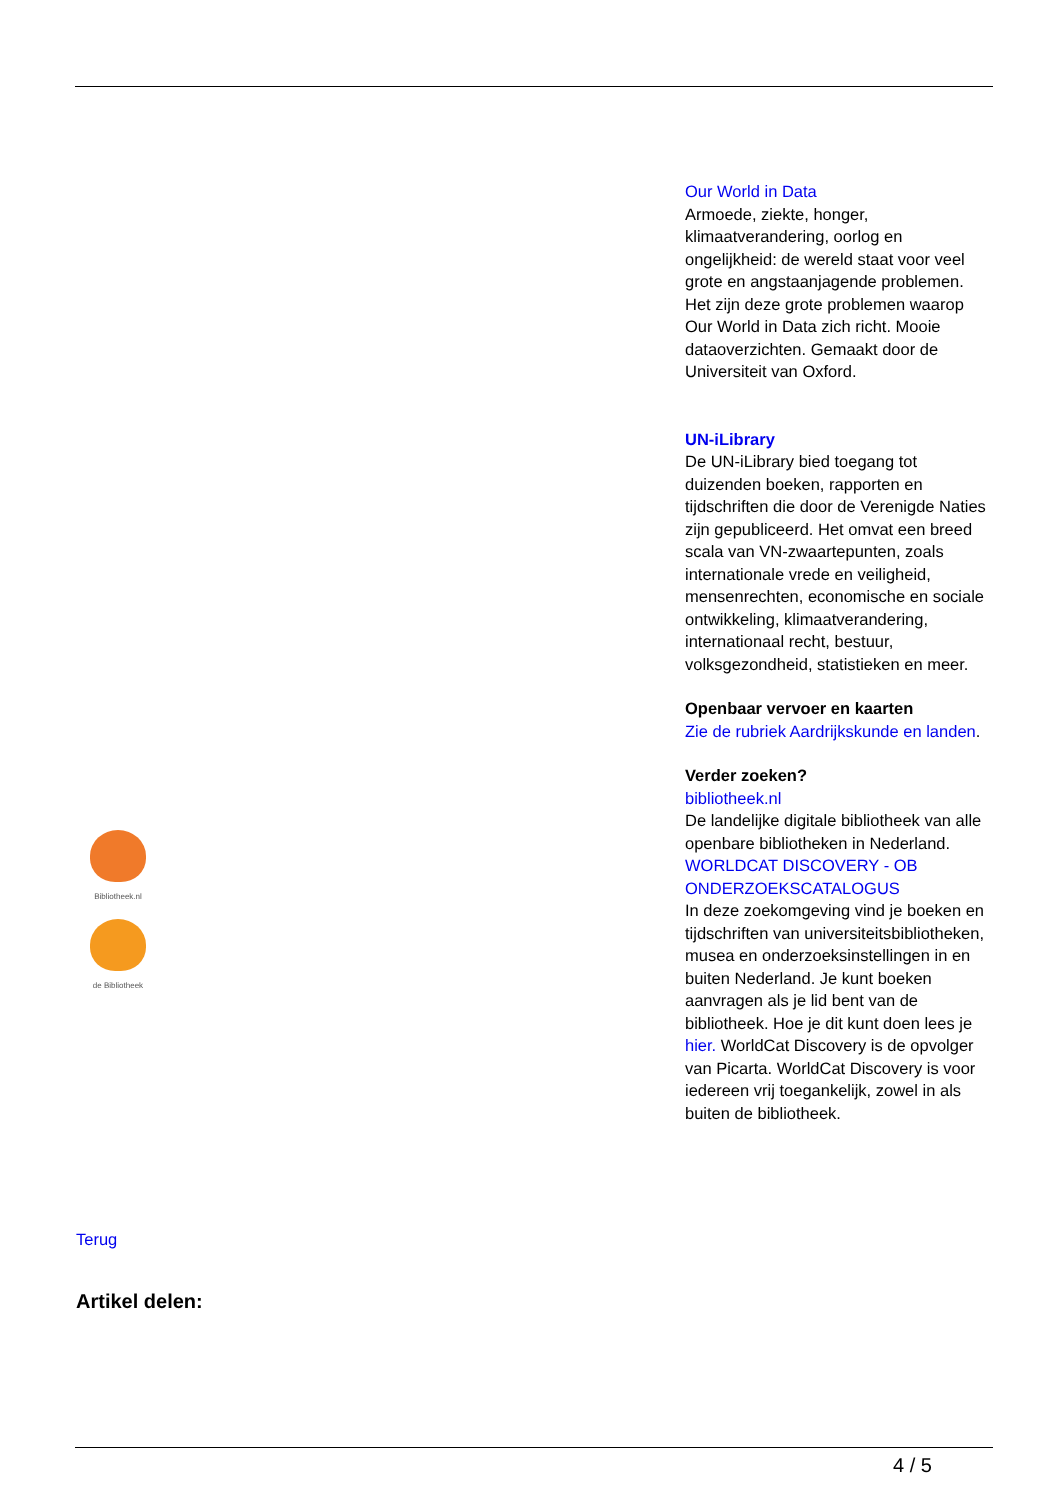Bibliotheek.nl
de Bibliotheek
Our World in Data
Armoede, ziekte, honger, klimaatverandering, oorlog en ongelijkheid: de wereld staat voor veel grote en angstaanjagende problemen. Het zijn deze grote problemen waarop Our World in Data zich richt. Mooie dataoverzichten. Gemaakt door de Universiteit van Oxford.
UN-iLibrary
De UN-iLibrary bied toegang tot duizenden boeken, rapporten en tijdschriften die door de Verenigde Naties zijn gepubliceerd. Het omvat een breed scala van VN-zwaartepunten, zoals internationale vrede en veiligheid, mensenrechten, economische en sociale ontwikkeling, klimaatverandering, internationaal recht, bestuur, volksgezondheid, statistieken en meer.
Openbaar vervoer en kaarten
Zie de rubriek Aardrijkskunde en landen.
Verder zoeken?
bibliotheek.nl
De landelijke digitale bibliotheek van alle openbare bibliotheken in Nederland.
WORLDCAT DISCOVERY - OB ONDERZOEKSCATALOGUS
In deze zoekomgeving vind je boeken en tijdschriften van universiteitsbibliotheken, musea en onderzoeksinstellingen in en buiten Nederland. Je kunt boeken aanvragen als je lid bent van de bibliotheek. Hoe je dit kunt doen lees je hier. WorldCat Discovery is de opvolger van Picarta. WorldCat Discovery is voor iedereen vrij toegankelijk, zowel in als buiten de bibliotheek.
Terug
Artikel delen:
4 / 5